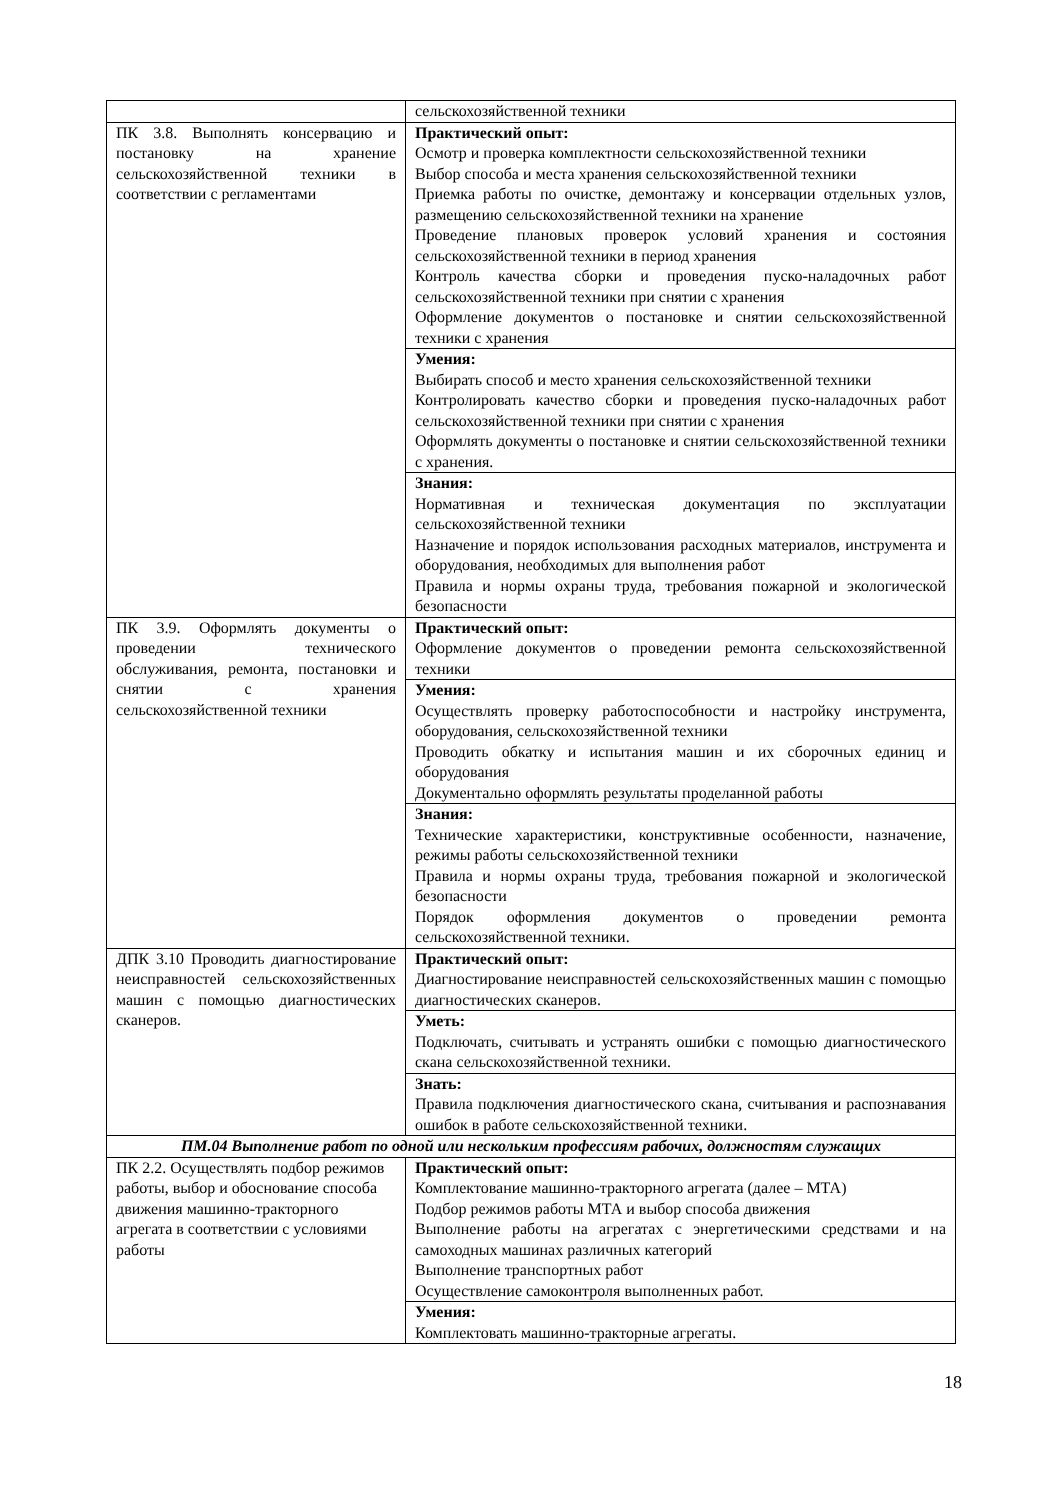| | сельскохозяйственной техники |
| ПК 3.8. Выполнять консервацию и постановку на хранение сельскохозяйственной техники в соответствии с регламентами | Практический опыт: Осмотр и проверка комплектности сельскохозяйственной техники Выбор способа и места хранения сельскохозяйственной техники Приемка работы по очистке, демонтажу и консервации отдельных узлов, размещению сельскохозяйственной техники на хранение Проведение плановых проверок условий хранения и состояния сельскохозяйственной техники в период хранения Контроль качества сборки и проведения пуско-наладочных работ сельскохозяйственной техники при снятии с хранения Оформление документов о постановке и снятии сельскохозяйственной техники с хранения |
| | Умения: Выбирать способ и место хранения сельскохозяйственной техники Контролировать качество сборки и проведения пуско-наладочных работ сельскохозяйственной техники при снятии с хранения Оформлять документы о постановке и снятии сельскохозяйственной техники с хранения. |
| | Знания: Нормативная и техническая документация по эксплуатации сельскохозяйственной техники Назначение и порядок использования расходных материалов, инструмента и оборудования, необходимых для выполнения работ Правила и нормы охраны труда, требования пожарной и экологической безопасности |
| ПК 3.9. Оформлять документы о проведении технического обслуживания, ремонта, постановки и снятии с хранения сельскохозяйственной техники | Практический опыт: Оформление документов о проведении ремонта сельскохозяйственной техники |
| | Умения: Осуществлять проверку работоспособности и настройку инструмента, оборудования, сельскохозяйственной техники Проводить обкатку и испытания машин и их сборочных единиц и оборудования Документально оформлять результаты проделанной работы |
| | Знания: Технические характеристики, конструктивные особенности, назначение, режимы работы сельскохозяйственной техники Правила и нормы охраны труда, требования пожарной и экологической безопасности Порядок оформления документов о проведении ремонта сельскохозяйственной техники. |
| ДПК 3.10 Проводить диагностирование неисправностей сельскохозяйственных машин с помощью диагностических сканеров. | Практический опыт: Диагностирование неисправностей сельскохозяйственных машин с помощью диагностических сканеров. |
| | Уметь: Подключать, считывать и устранять ошибки с помощью диагностического скана сельскохозяйственной техники. |
| | Знать: Правила подключения диагностического скана, считывания и распознавания ошибок в работе сельскохозяйственной техники. |
| ПМ.04 Выполнение работ по одной или нескольким профессиям рабочих, должностям служащих | |
| ПК 2.2. Осуществлять подбор режимов работы, выбор и обоснование способа движения машинно-тракторного агрегата в соответствии с условиями работы | Практический опыт: Комплектование машинно-тракторного агрегата (далее – МТА) Подбор режимов работы МТА и выбор способа движения Выполнение работы на агрегатах с энергетическими средствами и на самоходных машинах различных категорий Выполнение транспортных работ Осуществление самоконтроля выполненных работ. |
| | Умения: Комплектовать машинно-тракторные агрегаты. |
18